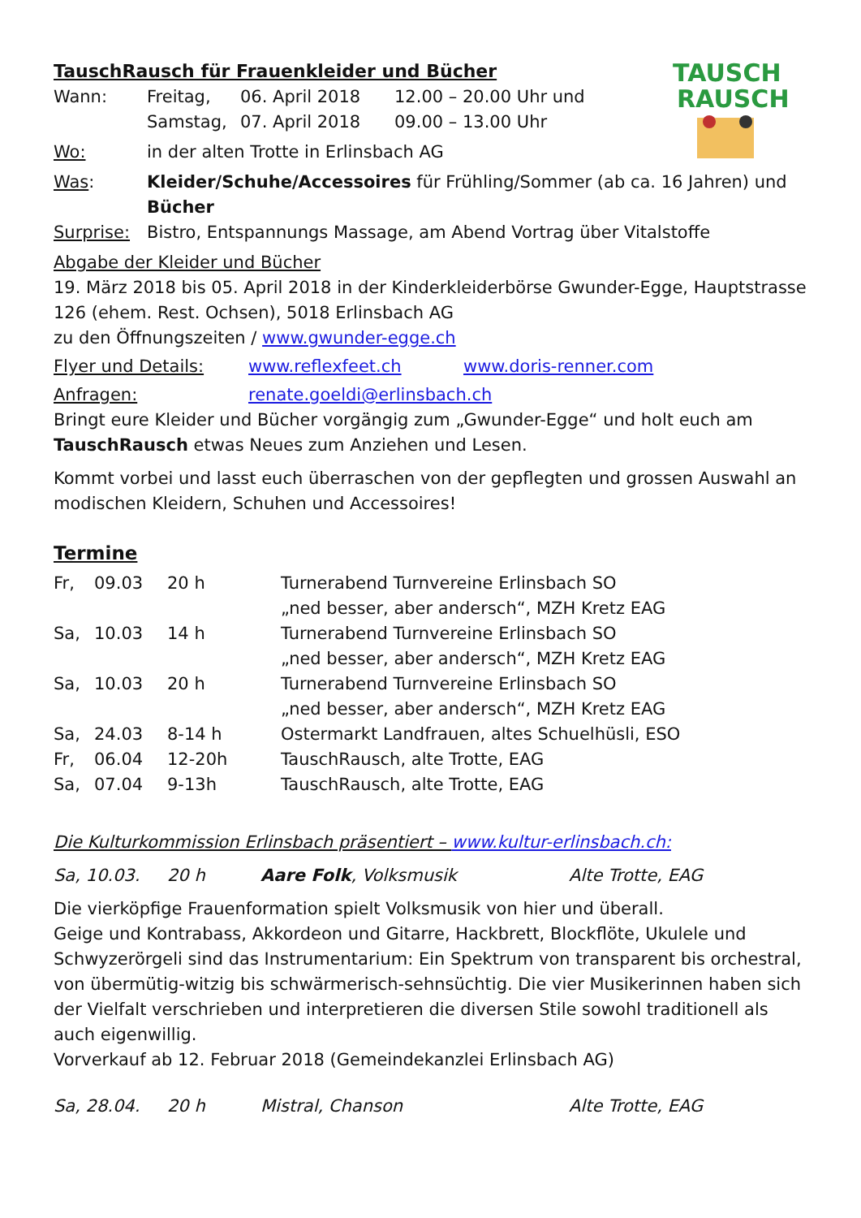TAUSCH
RAUSCH
TauschRausch für Frauenkleider und Bücher
| Wann: | Freitag, | 06. April 2018 | 12.00 – 20.00 Uhr und |
| | Samstag, | 07. April 2018 | 09.00 – 13.00 Uhr |
| Wo: | in der alten Trotte in Erlinsbach AG |
| Was : | Kleider/Schuhe/Accessoires für Frühling/Sommer (ab ca. 16 Jahren) und Bücher |
| Surprise: | Bistro, Entspannungs Massage, am Abend Vortrag über Vitalstoffe |
Abgabe der Kleider und Bücher
19. März 2018 bis 05. April 2018 in der Kinderkleiderbörse Gwunder-Egge, Hauptstrasse 126 (ehem. Rest. Ochsen), 5018 Erlinsbach AG
zu den Öffnungszeiten / www.gwunder-egge.ch
| Flyer und Details: | www.reflexfeet.ch | www.doris-renner.com |
| Anfragen: | renate.goeldi@erlinsbach.ch | |
Bringt eure Kleider und Bücher vorgängig zum „Gwunder-Egge“ und holt euch am TauschRausch etwas Neues zum Anziehen und Lesen.
Kommt vorbei und lasst euch überraschen von der gepflegten und grossen Auswahl an modischen Kleidern, Schuhen und Accessoires!
Termine
| Fr, | 09.03 | 20 h | Turnerabend Turnvereine Erlinsbach SO „ned besser, aber andersch“, MZH Kretz EAG |
| Sa, | 10.03 | 14 h | Turnerabend Turnvereine Erlinsbach SO „ned besser, aber andersch“, MZH Kretz EAG |
| Sa, | 10.03 | 20 h | Turnerabend Turnvereine Erlinsbach SO „ned besser, aber andersch“, MZH Kretz EAG |
| Sa, | 24.03 | 8-14 h | Ostermarkt Landfrauen, altes Schuelhüsli, ESO |
| Fr, | 06.04 | 12-20h | TauschRausch, alte Trotte, EAG |
| Sa, | 07.04 | 9-13h | TauschRausch, alte Trotte, EAG |
Die Kulturkommission Erlinsbach präsentiert – www.kultur-erlinsbach.ch:
| Sa, 10.03. | 20 h | Aare Folk , Volksmusik | Alte Trotte, EAG |
Die vierköpfige Frauenformation spielt Volksmusik von hier und überall.
Geige und Kontrabass, Akkordeon und Gitarre, Hackbrett, Blockflöte, Ukulele und Schwyzerörgeli sind das Instrumentarium: Ein Spektrum von transparent bis orchestral, von übermütig-witzig bis schwärmerisch-sehnsüchtig. Die vier Musikerinnen haben sich der Vielfalt verschrieben und interpretieren die diversen Stile sowohl traditionell als auch eigenwillig.
Vorverkauf ab 12. Februar 2018 (Gemeindekanzlei Erlinsbach AG)
| Sa, 28.04. | 20 h | Mistral, Chanson | Alte Trotte, EAG |